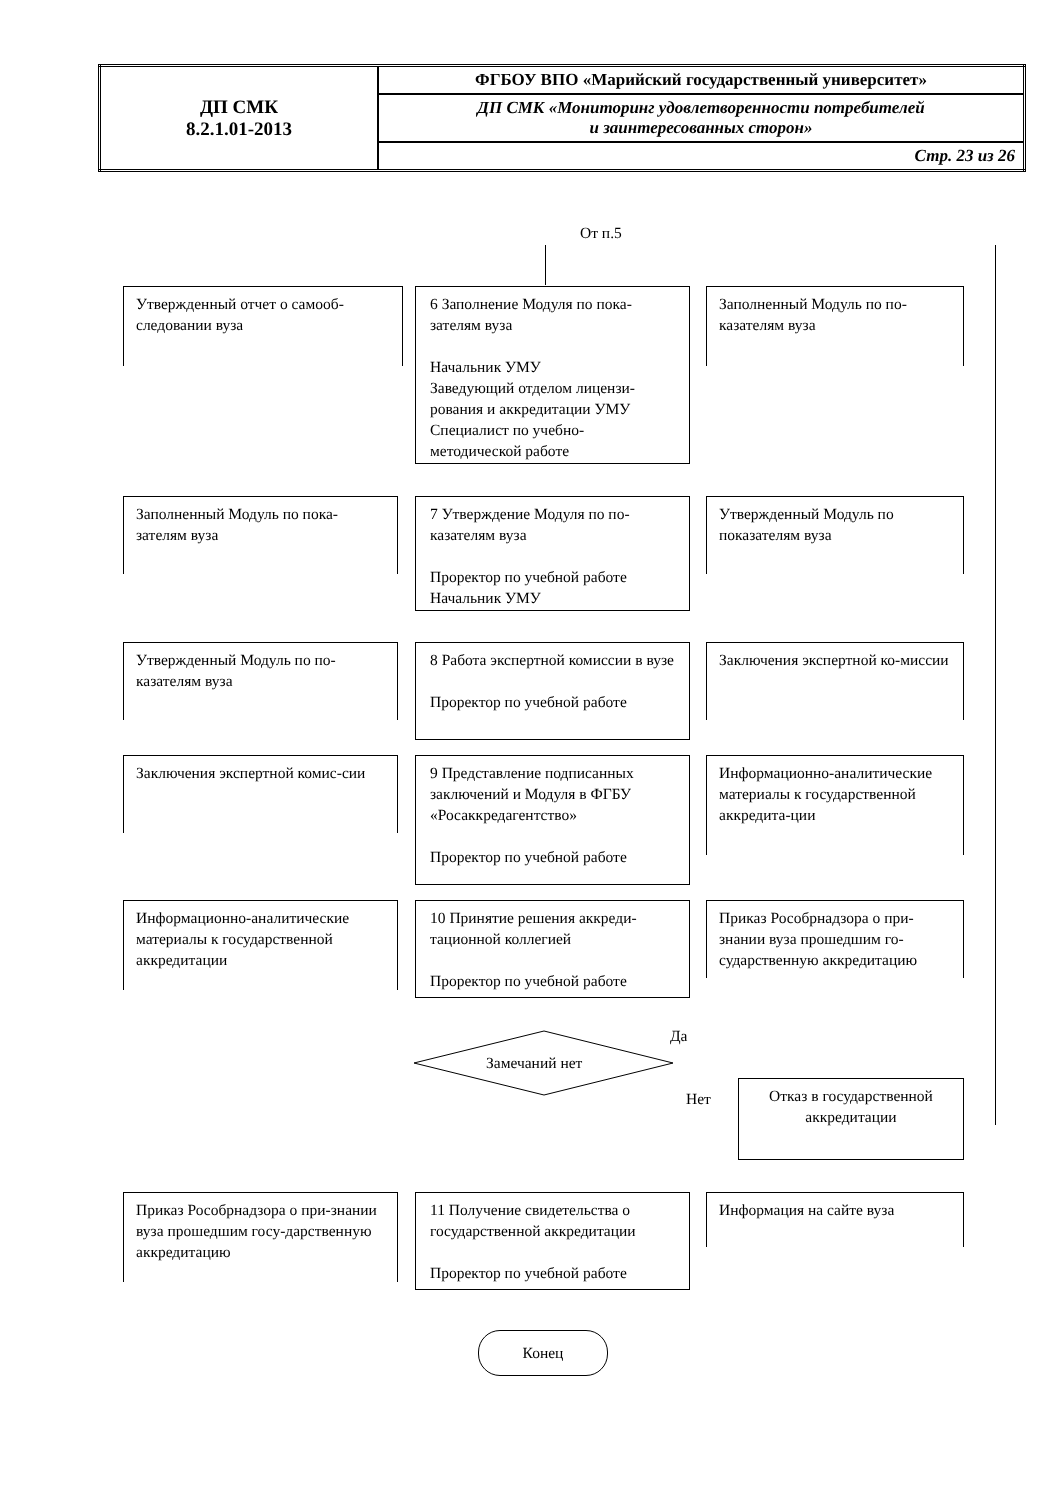| ДП СМК 8.2.1.01-2013 | ФГБОУ ВПО «Марийский государственный университет» |
| | ДП СМК «Мониторинг удовлетворенности потребителей и заинтересованных сторон» |
| | Стр. 23 из 26 |
От п.5
Утвержденный отчет о самооб-следовании вуза
6 Заполнение Модуля по пока-зателям вуза
Начальник УМУ
Заведующий отделом лицензи-рования и аккредитации УМУ
Специалист по учебно-методической работе
Заполненный Модуль по по-казателям вуза
Заполненный Модуль по пока-зателям вуза
7 Утверждение Модуля по по-казателям вуза
Проректор по учебной работе
Начальник УМУ
Утвержденный Модуль по показателям вуза
Утвержденный Модуль по по-казателям вуза
8 Работа экспертной комиссии в вузе
Проректор по учебной работе
Заключения экспертной ко-миссии
Заключения экспертной комис-сии
9 Представление подписанных заключений и Модуля в ФГБУ «Росаккредагентство»
Проректор по учебной работе
Информационно-аналитические материалы к государственной аккредита-ции
Информационно-аналитические материалы к государственной аккредитации
10 Принятие решения аккреди-тационной коллегией
Проректор по учебной работе
Приказ Рособрнадзора о при-знании вуза прошедшим го-сударственную аккредитацию
Да
Замечаний нет
Нет
Отказ в государственной аккредитации
Приказ Рособрнадзора о при-знании вуза прошедшим госу-дарственную аккредитацию
11 Получение свидетельства о государственной аккредитации
Проректор по учебной работе
Информация на сайте вуза
Конец